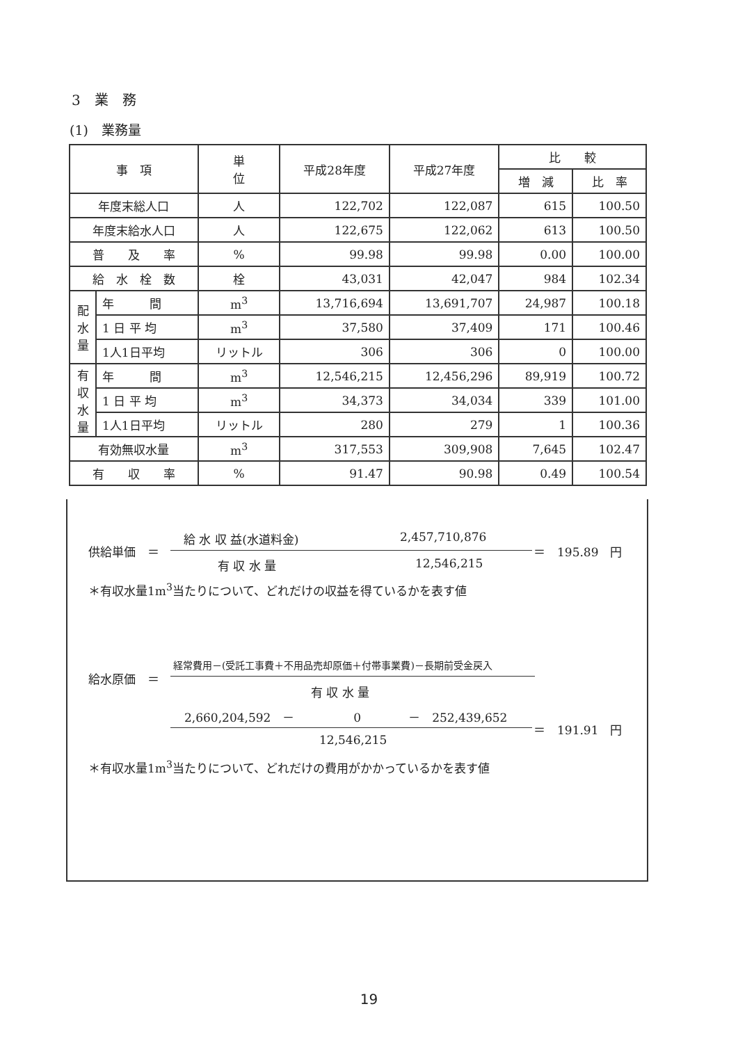3　業　務
(1)　業務量
| 事 項 | | 単 位 | 平成28年度 | 平成27年度 | 比 較 | |
| --- | --- | --- | --- | --- | --- | --- |
| | | | | | 増 減 | 比 率 |
| 年度末総人口 | | 人 | 122,702 | 122,087 | 615 | 100.50 |
| 年度末給水人口 | | 人 | 122,675 | 122,062 | 613 | 100.50 |
| 普 及 率 | | % | 99.98 | 99.98 | 0.00 | 100.00 |
| 給 水 栓 数 | | 栓 | 43,031 | 42,047 | 984 | 102.34 |
| 配 水 量 | 年 間 | m<sup>3</sup> | 13,716,694 | 13,691,707 | 24,987 | 100.18 |
| | 1 日 平 均 | m<sup>3</sup> | 37,580 | 37,409 | 171 | 100.46 |
| | 1人1日平均 | リットル | 306 | 306 | 0 | 100.00 |
| 有 収 水 量 | 年 間 | m<sup>3</sup> | 12,546,215 | 12,456,296 | 89,919 | 100.72 |
| | 1 日 平 均 | m<sup>3</sup> | 34,373 | 34,034 | 339 | 101.00 |
| | 1人1日平均 | リットル | 280 | 279 | 1 | 100.36 |
| 有効無収水量 | | m<sup>3</sup> | 317,553 | 309,908 | 7,645 | 102.47 |
| 有 収 率 | | % | 91.47 | 90.98 | 0.49 | 100.54 |
供給単価　＝
給 水 収 益(水道料金) 2,457,710,876
＝　195.89　円
有 収 水 量 12,546,215
＊有収水量1m<sup>3</sup>当たりについて、どれだけの収益を得ているかを表す値
給水原価　＝
経常費用－(受託工事費＋不用品売却原価＋付帯事業費)－長期前受金戻入
有 収 水 量
2,660,204,592　－　　　　　0　　　　－　252,439,652
＝　191.91　円
12,546,215
＊有収水量1m<sup>3</sup>当たりについて、どれだけの費用がかかっているかを表す値
19